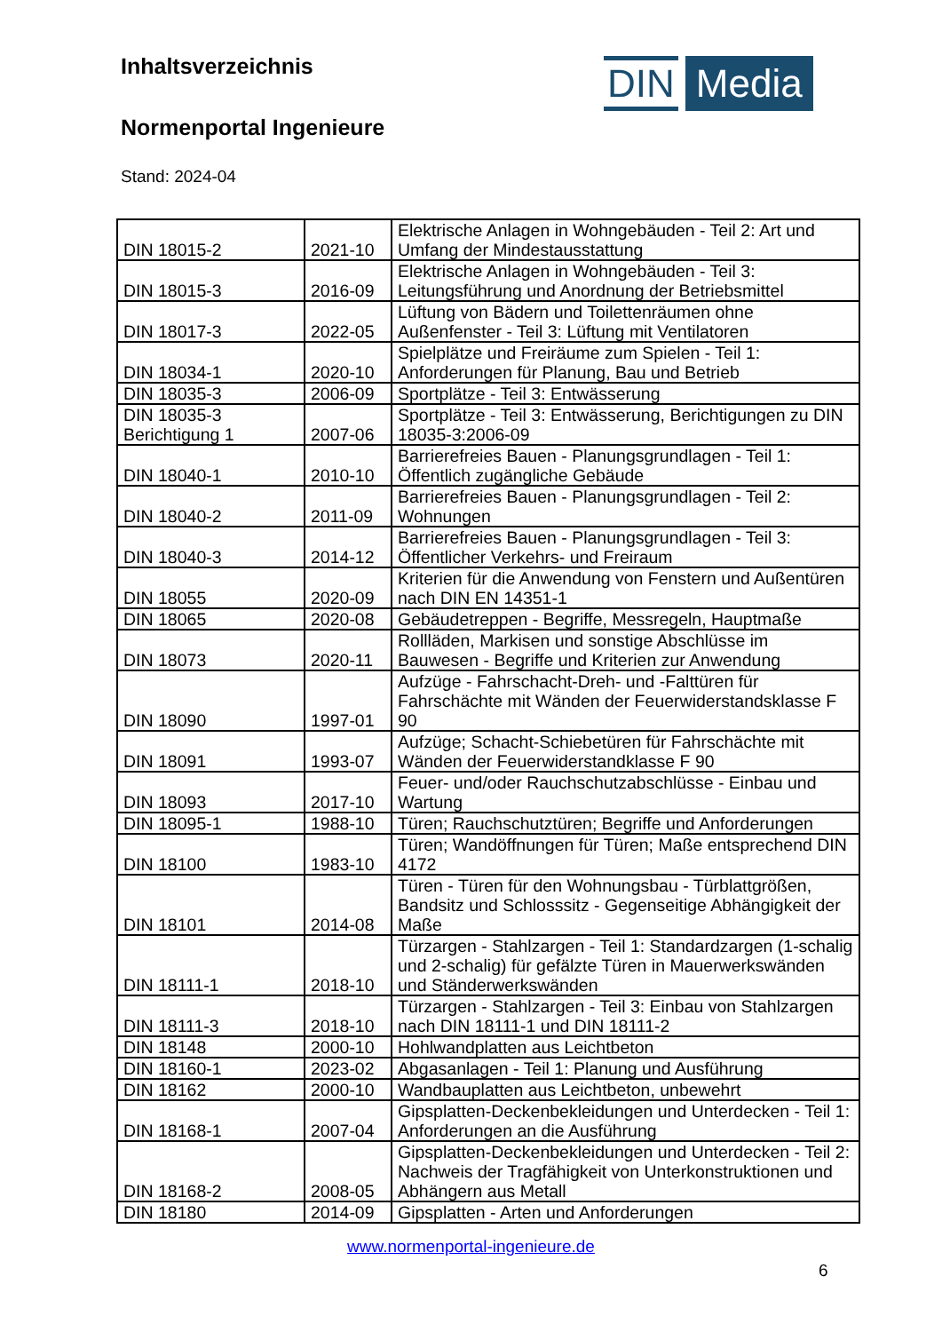Inhaltsverzeichnis
Normenportal Ingenieure
Stand: 2024-04
DIN Media
| DIN 18015-2 | 2021-10 | Elektrische Anlagen in Wohngebäuden - Teil 2: Art und Umfang der Mindestausstattung |
| DIN 18015-3 | 2016-09 | Elektrische Anlagen in Wohngebäuden - Teil 3: Leitungsführung und Anordnung der Betriebsmittel |
| DIN 18017-3 | 2022-05 | Lüftung von Bädern und Toilettenräumen ohne Außenfenster - Teil 3: Lüftung mit Ventilatoren |
| DIN 18034-1 | 2020-10 | Spielplätze und Freiräume zum Spielen - Teil 1: Anforderungen für Planung, Bau und Betrieb |
| DIN 18035-3 | 2006-09 | Sportplätze - Teil 3: Entwässerung |
| DIN 18035-3 Berichtigung 1 | 2007-06 | Sportplätze - Teil 3: Entwässerung, Berichtigungen zu DIN 18035-3:2006-09 |
| DIN 18040-1 | 2010-10 | Barrierefreies Bauen - Planungsgrundlagen - Teil 1: Öffentlich zugängliche Gebäude |
| DIN 18040-2 | 2011-09 | Barrierefreies Bauen - Planungsgrundlagen - Teil 2: Wohnungen |
| DIN 18040-3 | 2014-12 | Barrierefreies Bauen - Planungsgrundlagen - Teil 3: Öffentlicher Verkehrs- und Freiraum |
| DIN 18055 | 2020-09 | Kriterien für die Anwendung von Fenstern und Außentüren nach DIN EN 14351-1 |
| DIN 18065 | 2020-08 | Gebäudetreppen - Begriffe, Messregeln, Hauptmaße |
| DIN 18073 | 2020-11 | Rollläden, Markisen und sonstige Abschlüsse im Bauwesen - Begriffe und Kriterien zur Anwendung |
| DIN 18090 | 1997-01 | Aufzüge - Fahrschacht-Dreh- und -Falttüren für Fahrschächte mit Wänden der Feuerwiderstandsklasse F 90 |
| DIN 18091 | 1993-07 | Aufzüge; Schacht-Schiebetüren für Fahrschächte mit Wänden der Feuerwiderstandklasse F 90 |
| DIN 18093 | 2017-10 | Feuer- und/oder Rauchschutzabschlüsse - Einbau und Wartung |
| DIN 18095-1 | 1988-10 | Türen; Rauchschutztüren; Begriffe und Anforderungen |
| DIN 18100 | 1983-10 | Türen; Wandöffnungen für Türen; Maße entsprechend DIN 4172 |
| DIN 18101 | 2014-08 | Türen - Türen für den Wohnungsbau - Türblattgrößen, Bandsitz und Schlosssitz - Gegenseitige Abhängigkeit der Maße |
| DIN 18111-1 | 2018-10 | Türzargen - Stahlzargen - Teil 1: Standardzargen (1-schalig und 2-schalig) für gefälzte Türen in Mauerwerkswänden und Ständerwerkswänden |
| DIN 18111-3 | 2018-10 | Türzargen - Stahlzargen - Teil 3: Einbau von Stahlzargen nach DIN 18111-1 und DIN 18111-2 |
| DIN 18148 | 2000-10 | Hohlwandplatten aus Leichtbeton |
| DIN 18160-1 | 2023-02 | Abgasanlagen - Teil 1: Planung und Ausführung |
| DIN 18162 | 2000-10 | Wandbauplatten aus Leichtbeton, unbewehrt |
| DIN 18168-1 | 2007-04 | Gipsplatten-Deckenbekleidungen und Unterdecken - Teil 1: Anforderungen an die Ausführung |
| DIN 18168-2 | 2008-05 | Gipsplatten-Deckenbekleidungen und Unterdecken - Teil 2: Nachweis der Tragfähigkeit von Unterkonstruktionen und Abhängern aus Metall |
| DIN 18180 | 2014-09 | Gipsplatten - Arten und Anforderungen |
www.normenportal-ingenieure.de
6